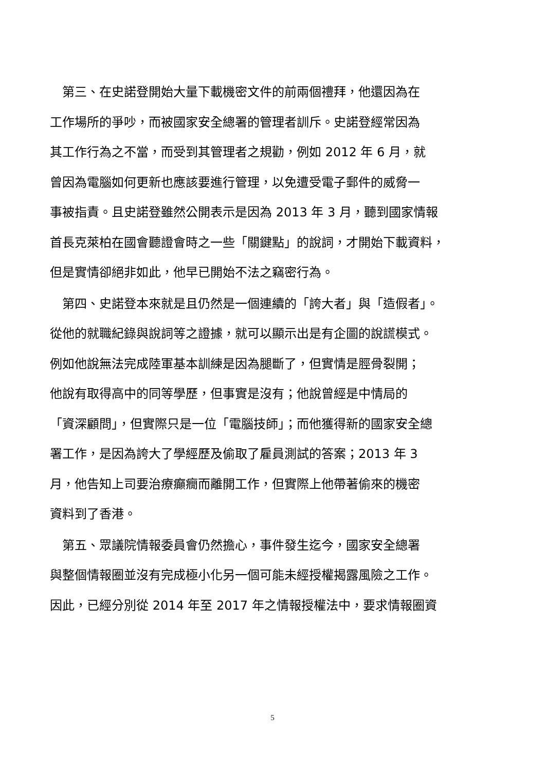第三、在史諾登開始大量下載機密文件的前兩個禮拜，他還因為在
工作場所的爭吵，而被國家安全總署的管理者訓斥。史諾登經常因為
其工作行為之不當，而受到其管理者之規勸，例如 2012 年 6 月，就
曾因為電腦如何更新也應該要進行管理，以免遭受電子郵件的威脅一
事被指責。且史諾登雖然公開表示是因為 2013 年 3 月，聽到國家情報
首長克萊柏在國會聽證會時之一些「關鍵點」的說詞，才開始下載資料，
但是實情卻絕非如此，他早已開始不法之竊密行為。
　第四、史諾登本來就是且仍然是一個連續的「誇大者」與「造假者」。
從他的就職紀錄與說詞等之證據，就可以顯示出是有企圖的說謊模式。
例如他說無法完成陸軍基本訓練是因為腿斷了，但實情是脛骨裂開；
他說有取得高中的同等學歷，但事實是沒有；他說曾經是中情局的
「資深顧問」，但實際只是一位「電腦技師」；而他獲得新的國家安全總
署工作，是因為誇大了學經歷及偷取了雇員測試的答案；2013 年 3
月，他告知上司要治療癲癇而離開工作，但實際上他帶著偷來的機密
資料到了香港。
　第五、眾議院情報委員會仍然擔心，事件發生迄今，國家安全總署
與整個情報圈並沒有完成極小化另一個可能未經授權揭露風險之工作。
因此，已經分別從 2014 年至 2017 年之情報授權法中，要求情報圈資
5